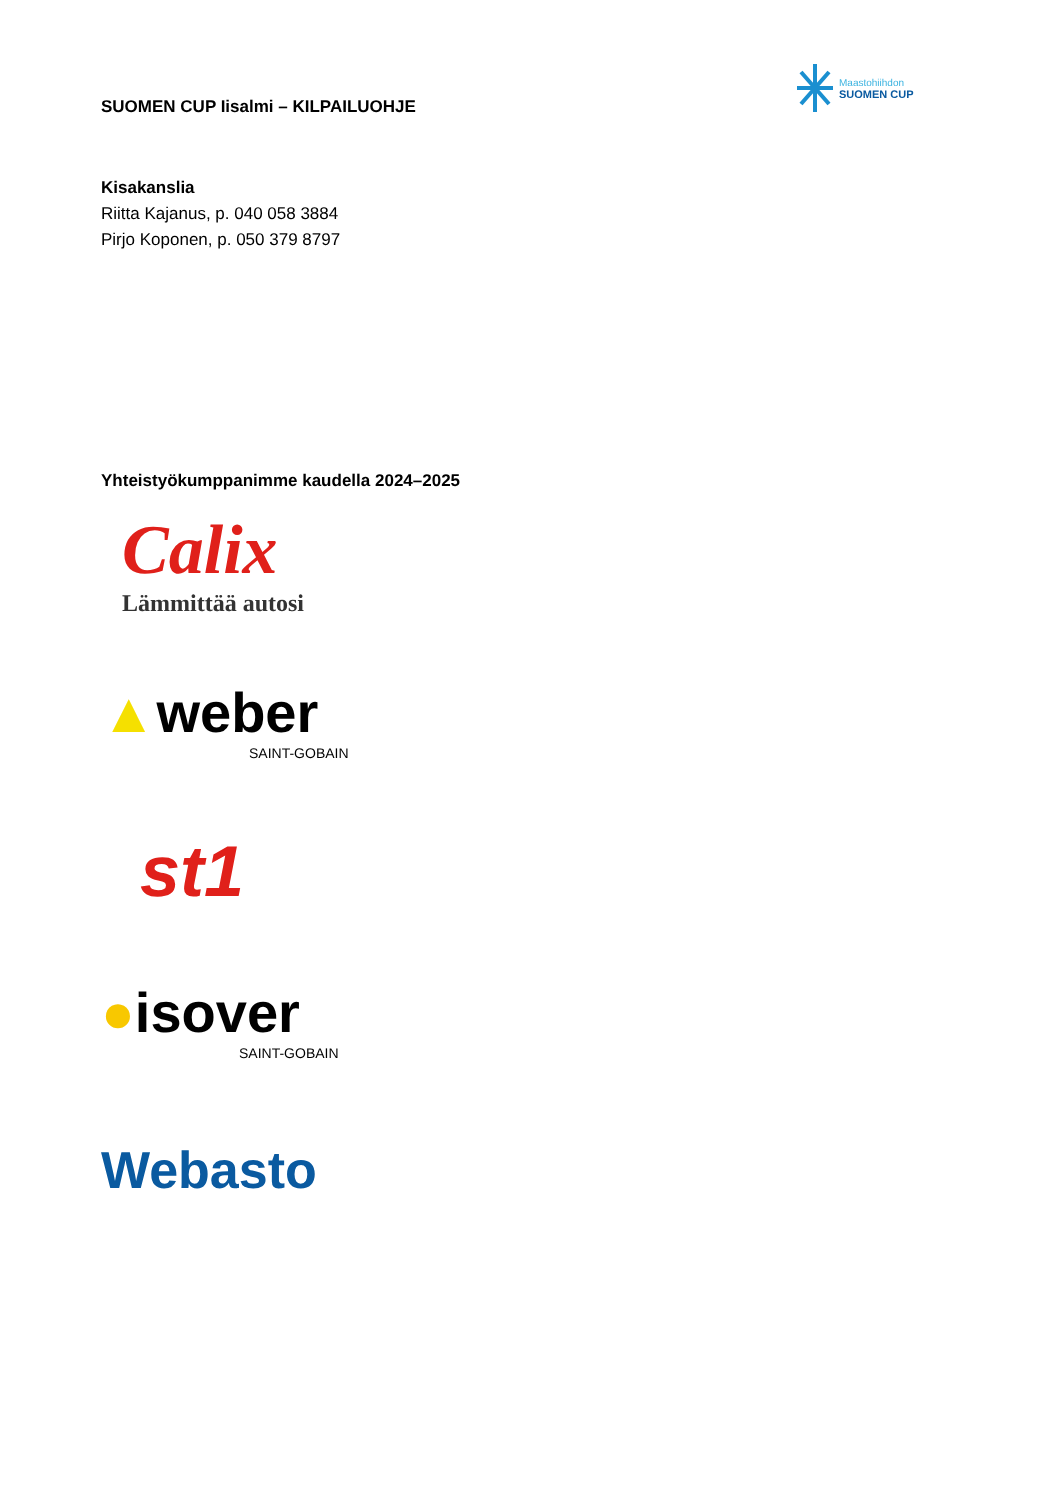Maastohiihdon
SUOMEN CUP
SUOMEN CUP Iisalmi – KILPAILUOHJE
Kisakanslia
Riitta Kajanus, p. 040 058 3884
Pirjo Koponen, p. 050 379 8797
Yhteistyökumppanimme kaudella 2024–2025
Calix
Lämmittää autosi
▲weber
SAINT-GOBAIN
st1
●isover
SAINT-GOBAIN
Webasto